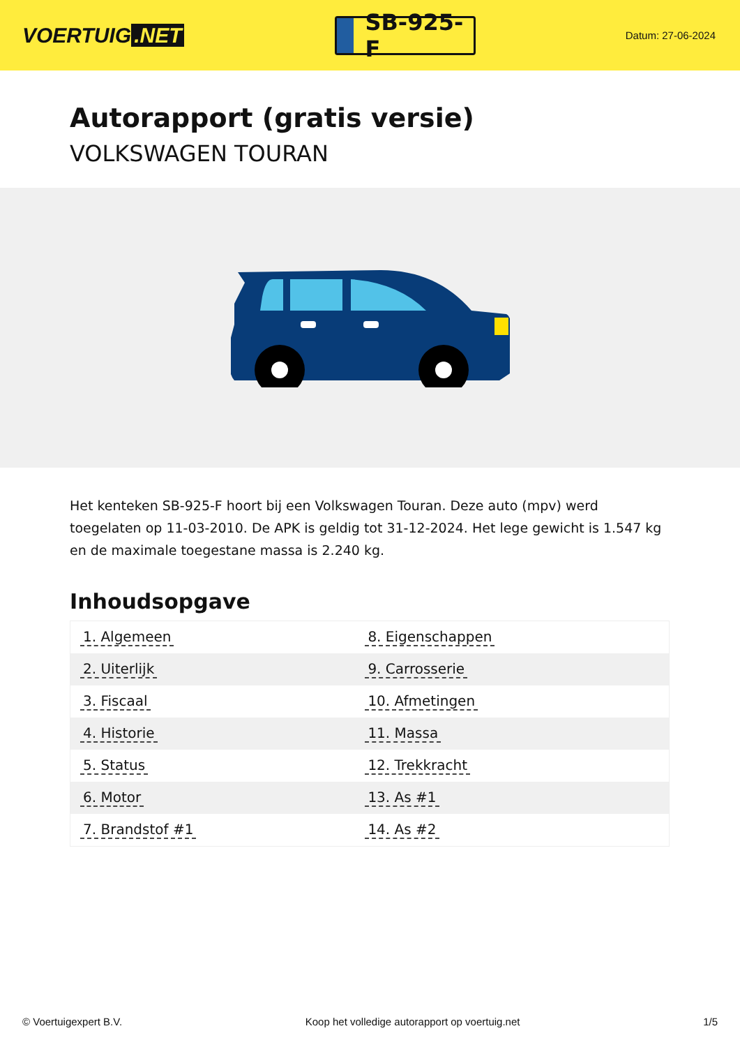VOERTUIG.NET
SB-925-F
Datum: 27-06-2024
Autorapport (gratis versie)
VOLKSWAGEN TOURAN
Het kenteken SB-925-F hoort bij een Volkswagen Touran. Deze auto (mpv) werd toegelaten op 11-03-2010. De APK is geldig tot 31-12-2024. Het lege gewicht is 1.547 kg en de maximale toegestane massa is 2.240 kg.
Inhoudsopgave
| 1. Algemeen | 8. Eigenschappen |
| 2. Uiterlijk | 9. Carrosserie |
| 3. Fiscaal | 10. Afmetingen |
| 4. Historie | 11. Massa |
| 5. Status | 12. Trekkracht |
| 6. Motor | 13. As #1 |
| 7. Brandstof #1 | 14. As #2 |
© Voertuigexpert B.V. Koop het volledige autorapport op voertuig.net 1/5